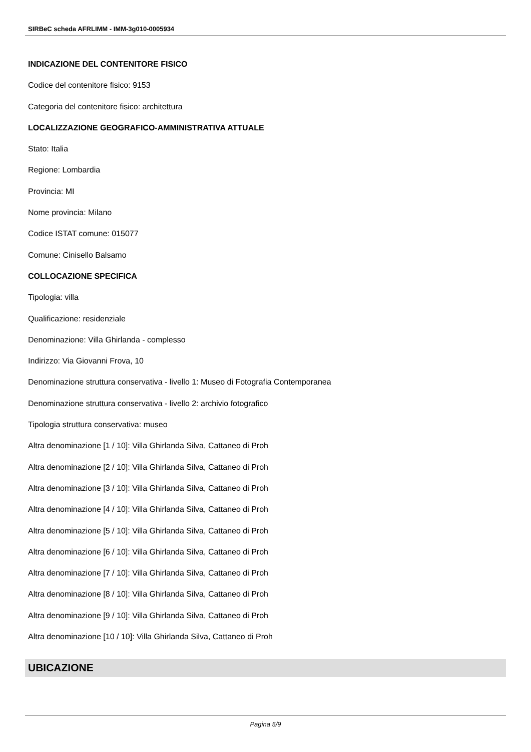SIRBeC scheda AFRLIMM - IMM-3g010-0005934
INDICAZIONE DEL CONTENITORE FISICO
Codice del contenitore fisico: 9153
Categoria del contenitore fisico: architettura
LOCALIZZAZIONE GEOGRAFICO-AMMINISTRATIVA ATTUALE
Stato: Italia
Regione: Lombardia
Provincia: MI
Nome provincia: Milano
Codice ISTAT comune: 015077
Comune: Cinisello Balsamo
COLLOCAZIONE SPECIFICA
Tipologia: villa
Qualificazione: residenziale
Denominazione: Villa Ghirlanda - complesso
Indirizzo: Via Giovanni Frova, 10
Denominazione struttura conservativa - livello 1: Museo di Fotografia Contemporanea
Denominazione struttura conservativa - livello 2: archivio fotografico
Tipologia struttura conservativa: museo
Altra denominazione [1 / 10]: Villa Ghirlanda Silva, Cattaneo di Proh
Altra denominazione [2 / 10]: Villa Ghirlanda Silva, Cattaneo di Proh
Altra denominazione [3 / 10]: Villa Ghirlanda Silva, Cattaneo di Proh
Altra denominazione [4 / 10]: Villa Ghirlanda Silva, Cattaneo di Proh
Altra denominazione [5 / 10]: Villa Ghirlanda Silva, Cattaneo di Proh
Altra denominazione [6 / 10]: Villa Ghirlanda Silva, Cattaneo di Proh
Altra denominazione [7 / 10]: Villa Ghirlanda Silva, Cattaneo di Proh
Altra denominazione [8 / 10]: Villa Ghirlanda Silva, Cattaneo di Proh
Altra denominazione [9 / 10]: Villa Ghirlanda Silva, Cattaneo di Proh
Altra denominazione [10 / 10]: Villa Ghirlanda Silva, Cattaneo di Proh
UBICAZIONE
Pagina 5/9